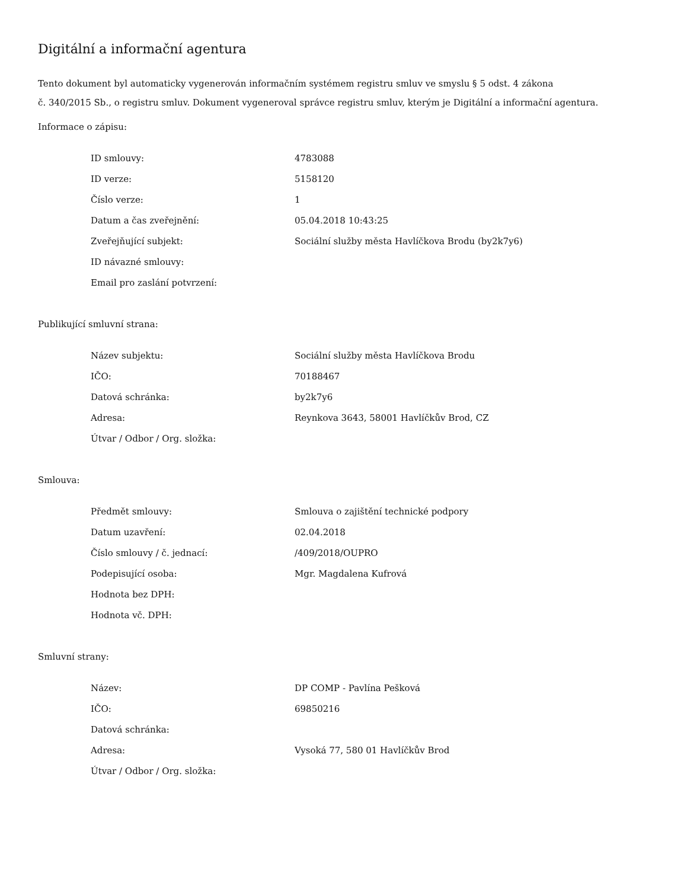Digitální a informační agentura
Tento dokument byl automaticky vygenerován informačním systémem registru smluv ve smyslu § 5 odst. 4 zákona
č. 340/2015 Sb., o registru smluv. Dokument vygeneroval správce registru smluv, kterým je Digitální a informační agentura.
Informace o zápisu:
| ID smlouvy: | 4783088 |
| ID verze: | 5158120 |
| Číslo verze: | 1 |
| Datum a čas zveřejnění: | 05.04.2018 10:43:25 |
| Zveřejňující subjekt: | Sociální služby města Havlíčkova Brodu (by2k7y6) |
| ID návazné smlouvy: | |
| Email pro zaslání potvrzení: | |
Publikující smluvní strana:
| Název subjektu: | Sociální služby města Havlíčkova Brodu |
| IČO: | 70188467 |
| Datová schránka: | by2k7y6 |
| Adresa: | Reynkova 3643, 58001 Havlíčkův Brod, CZ |
| Útvar / Odbor / Org. složka: | |
Smlouva:
| Předmět smlouvy: | Smlouva o zajištění technické podpory |
| Datum uzavření: | 02.04.2018 |
| Číslo smlouvy / č. jednací: | /409/2018/OUPRO |
| Podepisující osoba: | Mgr. Magdalena Kufrová |
| Hodnota bez DPH: | |
| Hodnota vč. DPH: | |
Smluvní strany:
| Název: | DP COMP - Pavlína Pešková |
| IČO: | 69850216 |
| Datová schránka: | |
| Adresa: | Vysoká 77, 580 01 Havlíčkův Brod |
| Útvar / Odbor / Org. složka: | |